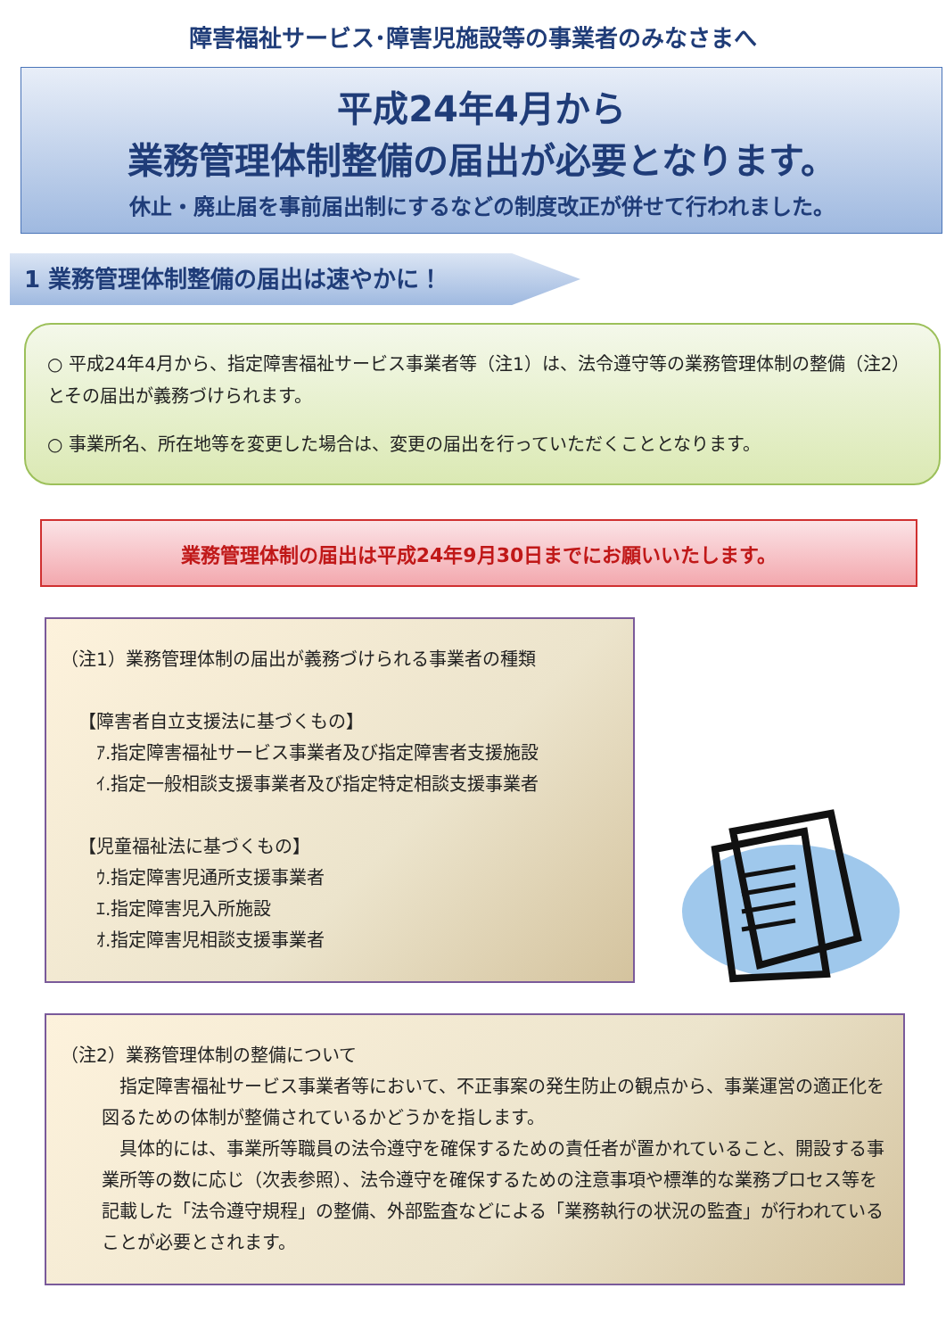障害福祉サービス･障害児施設等の事業者のみなさまへ
平成24年4月から
業務管理体制整備の届出が必要となります。
休止・廃止届を事前届出制にするなどの制度改正が併せて行われました。
1 業務管理体制整備の届出は速やかに！
○ 平成24年4月から、指定障害福祉サービス事業者等（注1）は、法令遵守等の業務管理体制の整備（注2）とその届出が義務づけられます。
○ 事業所名、所在地等を変更した場合は、変更の届出を行っていただくこととなります。
業務管理体制の届出は平成24年9月30日までにお願いいたします。
（注1）業務管理体制の届出が義務づけられる事業者の種類
【障害者自立支援法に基づくもの】
ｱ.指定障害福祉サービス事業者及び指定障害者支援施設
ｲ.指定一般相談支援事業者及び指定特定相談支援事業者
【児童福祉法に基づくもの】
ｳ.指定障害児通所支援事業者
ｴ.指定障害児入所施設
ｵ.指定障害児相談支援事業者
（注2）業務管理体制の整備について
　指定障害福祉サービス事業者等において、不正事案の発生防止の観点から、事業運営の適正化を図るための体制が整備されているかどうかを指します。
　具体的には、事業所等職員の法令遵守を確保するための責任者が置かれていること、開設する事業所等の数に応じ（次表参照）、法令遵守を確保するための注意事項や標準的な業務プロセス等を記載した「法令遵守規程」の整備、外部監査などによる「業務執行の状況の監査」が行われていることが必要とされます。